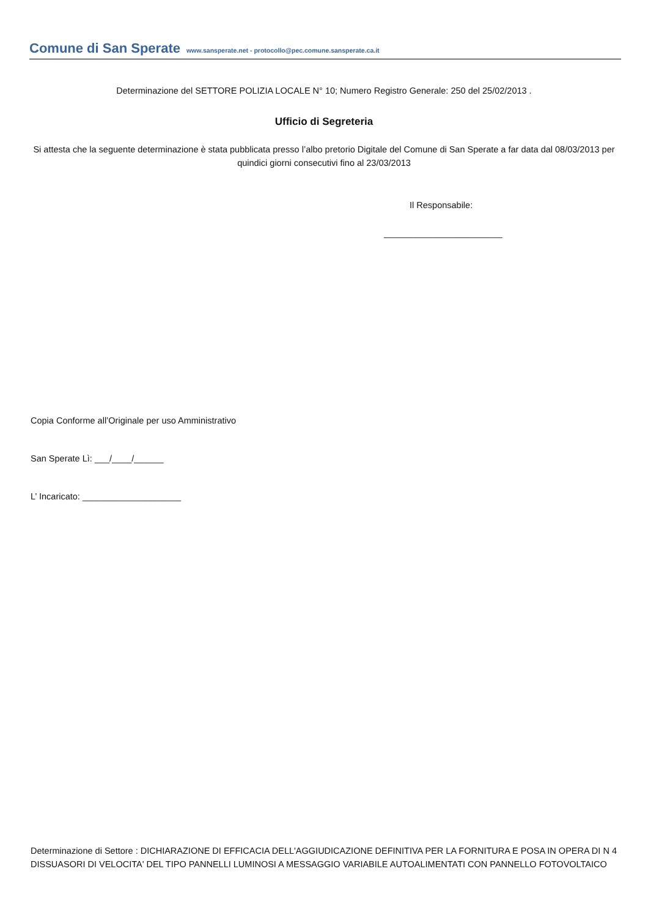Comune di San Sperate www.sansperate.net - protocollo@pec.comune.sansperate.ca.it
Determinazione del SETTORE POLIZIA LOCALE N° 10; Numero Registro Generale: 250 del 25/02/2013 .
Ufficio di Segreteria
Si attesta che la seguente determinazione è stata pubblicata presso l’albo pretorio Digitale del Comune di San Sperate a far data dal 08/03/2013 per quindici giorni consecutivi fino al 23/03/2013
Il Responsabile:
________________________
Copia Conforme all’Originale per uso Amministrativo
San Sperate Lì: ___/____/______
L’ Incaricato: ____________________
Determinazione di Settore : DICHIARAZIONE DI EFFICACIA DELL'AGGIUDICAZIONE DEFINITIVA PER LA FORNITURA E POSA IN OPERA DI N 4 DISSUASORI DI VELOCITA' DEL TIPO PANNELLI LUMINOSI A MESSAGGIO VARIABILE AUTOALIMENTATI CON PANNELLO FOTOVOLTAICO